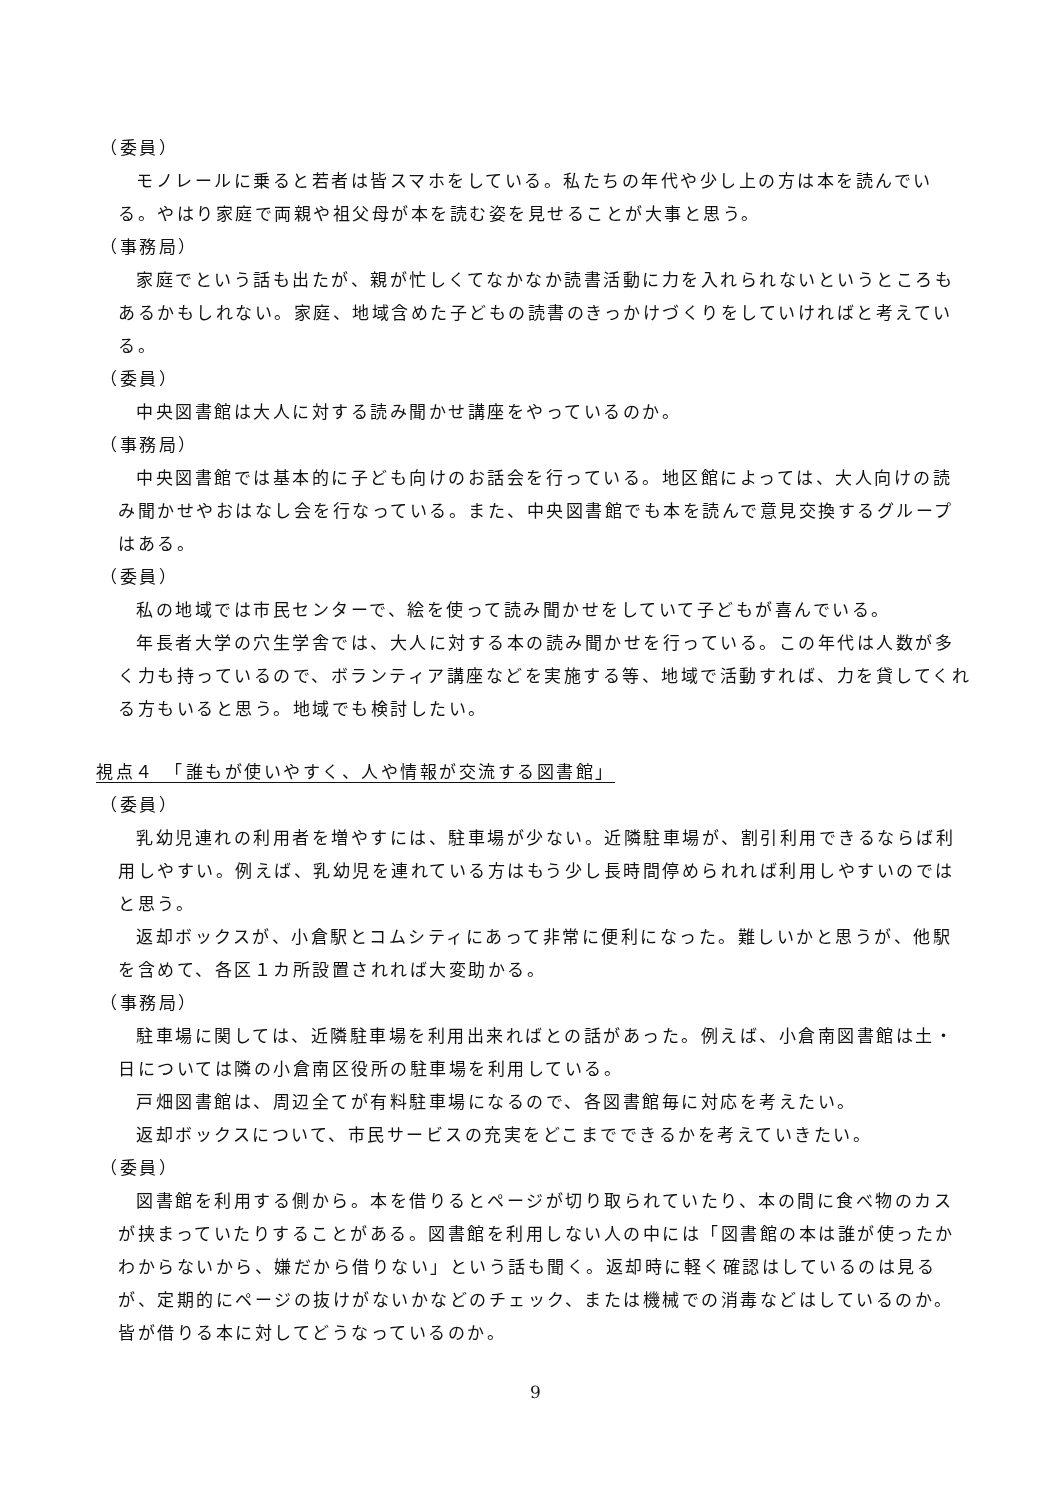（委員）
モノレールに乗ると若者は皆スマホをしている。私たちの年代や少し上の方は本を読んでいる。やはり家庭で両親や祖父母が本を読む姿を見せることが大事と思う。
（事務局）
家庭でという話も出たが、親が忙しくてなかなか読書活動に力を入れられないというところもあるかもしれない。家庭、地域含めた子どもの読書のきっかけづくりをしていければと考えている。
（委員）
中央図書館は大人に対する読み聞かせ講座をやっているのか。
（事務局）
中央図書館では基本的に子ども向けのお話会を行っている。地区館によっては、大人向けの読み聞かせやおはなし会を行なっている。また、中央図書館でも本を読んで意見交換するグループはある。
（委員）
私の地域では市民センターで、絵を使って読み聞かせをしていて子どもが喜んでいる。
年長者大学の穴生学舎では、大人に対する本の読み聞かせを行っている。この年代は人数が多く力も持っているので、ボランティア講座などを実施する等、地域で活動すれば、力を貸してくれる方もいると思う。地域でも検討したい。
視点４　「誰もが使いやすく、人や情報が交流する図書館」
（委員）
乳幼児連れの利用者を増やすには、駐車場が少ない。近隣駐車場が、割引利用できるならば利用しやすい。例えば、乳幼児を連れている方はもう少し長時間停められれば利用しやすいのではと思う。
返却ボックスが、小倉駅とコムシティにあって非常に便利になった。難しいかと思うが、他駅を含めて、各区１カ所設置されれば大変助かる。
（事務局）
駐車場に関しては、近隣駐車場を利用出来ればとの話があった。例えば、小倉南図書館は土・日については隣の小倉南区役所の駐車場を利用している。
戸畑図書館は、周辺全てが有料駐車場になるので、各図書館毎に対応を考えたい。
返却ボックスについて、市民サービスの充実をどこまでできるかを考えていきたい。
（委員）
図書館を利用する側から。本を借りるとページが切り取られていたり、本の間に食べ物のカスが挟まっていたりすることがある。図書館を利用しない人の中には「図書館の本は誰が使ったかわからないから、嫌だから借りない」という話も聞く。返却時に軽く確認はしているのは見るが、定期的にページの抜けがないかなどのチェック、または機械での消毒などはしているのか。皆が借りる本に対してどうなっているのか。
9